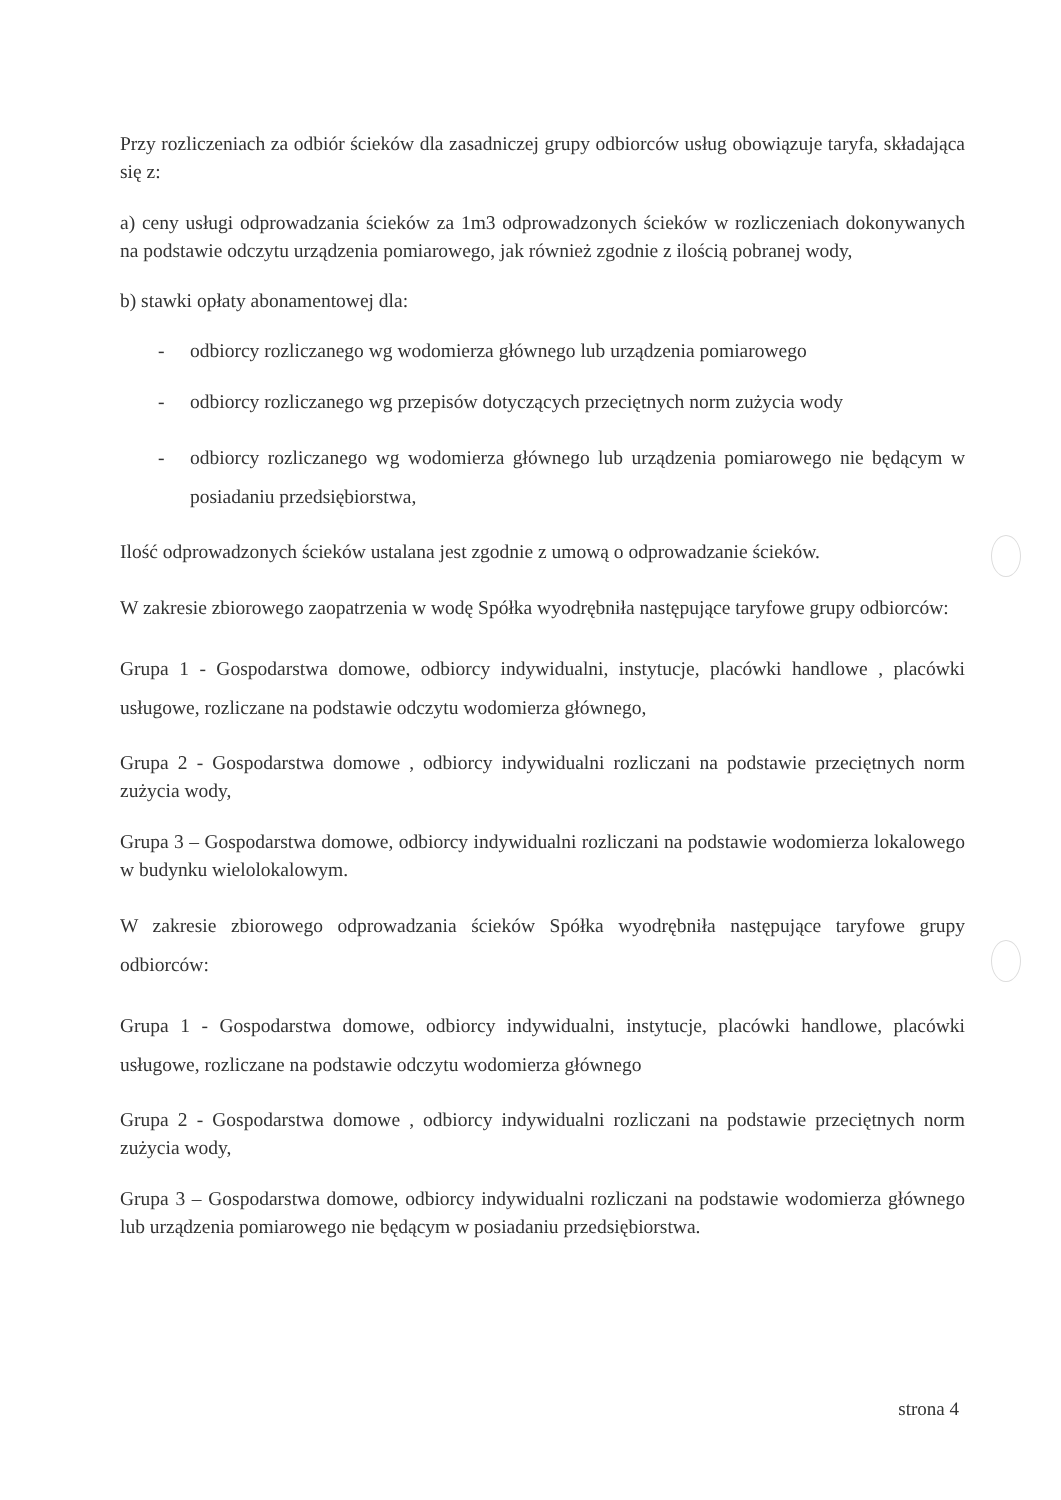Przy rozliczeniach za odbiór ścieków dla zasadniczej grupy odbiorców usług obowiązuje taryfa, składająca się z:
a) ceny usługi odprowadzania ścieków za 1m3 odprowadzonych ścieków w rozliczeniach dokonywanych na podstawie odczytu urządzenia pomiarowego, jak również zgodnie z ilością pobranej wody,
b) stawki opłaty abonamentowej dla:
- odbiorcy rozliczanego wg wodomierza głównego lub urządzenia pomiarowego
- odbiorcy rozliczanego wg przepisów dotyczących przeciętnych norm zużycia wody
- odbiorcy rozliczanego wg wodomierza głównego lub urządzenia pomiarowego nie będącym w posiadaniu przedsiębiorstwa,
Ilość odprowadzonych ścieków ustalana jest zgodnie z umową o odprowadzanie ścieków.
W zakresie zbiorowego zaopatrzenia w wodę Spółka wyodrębniła następujące taryfowe grupy odbiorców:
Grupa 1 - Gospodarstwa domowe, odbiorcy indywidualni, instytucje, placówki handlowe , placówki usługowe, rozliczane na podstawie odczytu wodomierza głównego,
Grupa 2 - Gospodarstwa domowe , odbiorcy indywidualni rozliczani na podstawie przeciętnych norm zużycia wody,
Grupa 3 – Gospodarstwa domowe, odbiorcy indywidualni rozliczani na podstawie wodomierza lokalowego w budynku wielolokalowym.
W zakresie zbiorowego odprowadzania ścieków Spółka wyodrębniła następujące taryfowe grupy odbiorców:
Grupa 1 - Gospodarstwa domowe, odbiorcy indywidualni, instytucje, placówki handlowe, placówki usługowe, rozliczane na podstawie odczytu wodomierza głównego
Grupa 2 - Gospodarstwa domowe , odbiorcy indywidualni rozliczani na podstawie przeciętnych norm zużycia wody,
Grupa 3 – Gospodarstwa domowe, odbiorcy indywidualni rozliczani na podstawie wodomierza głównego lub urządzenia pomiarowego nie będącym w posiadaniu przedsiębiorstwa.
strona 4